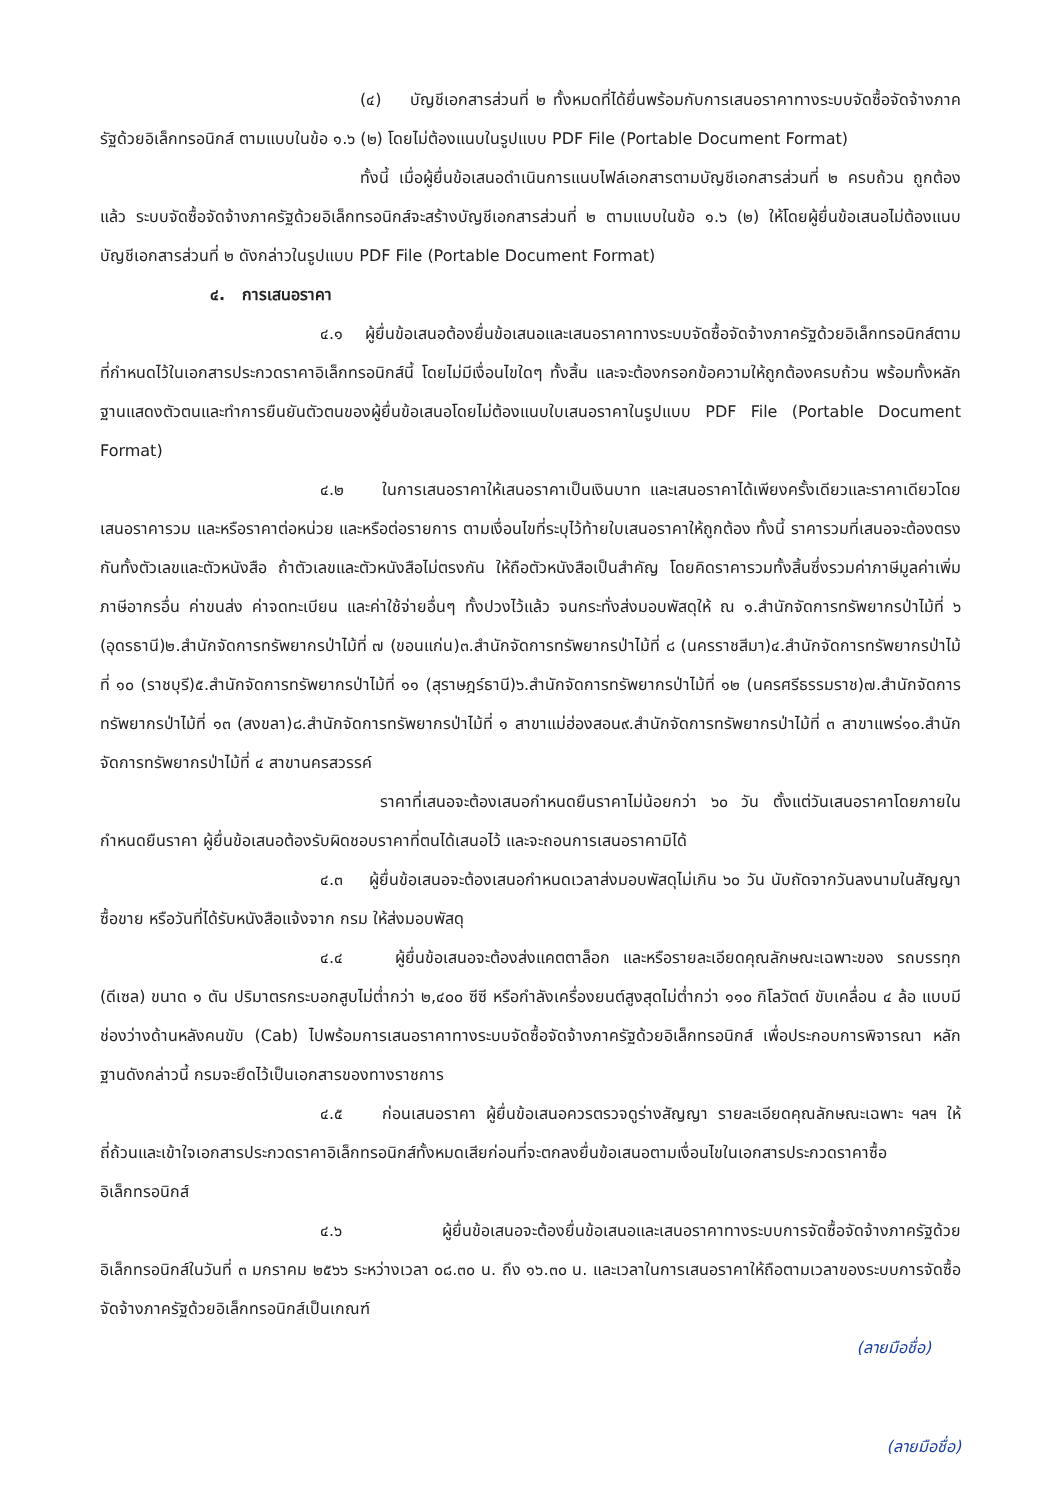(๔) บัญชีเอกสารส่วนที่ ๒ ทั้งหมดที่ได้ยื่นพร้อมกับการเสนอราคาทางระบบจัดซื้อจัดจ้างภาครัฐด้วยอิเล็กทรอนิกส์ ตามแบบในข้อ ๑.๖ (๒) โดยไม่ต้องแนบในรูปแบบ PDF File (Portable Document Format)
ทั้งนี้ เมื่อผู้ยื่นข้อเสนอดำเนินการแนบไฟล์เอกสารตามบัญชีเอกสารส่วนที่ ๒ ครบถ้วน ถูกต้องแล้ว ระบบจัดซื้อจัดจ้างภาครัฐด้วยอิเล็กทรอนิกส์จะสร้างบัญชีเอกสารส่วนที่ ๒ ตามแบบในข้อ ๑.๖ (๒) ให้โดยผู้ยื่นข้อเสนอไม่ต้องแนบบัญชีเอกสารส่วนที่ ๒ ดังกล่าวในรูปแบบ PDF File (Portable Document Format)
๔. การเสนอราคา
๔.๑ ผู้ยื่นข้อเสนอต้องยื่นข้อเสนอและเสนอราคาทางระบบจัดซื้อจัดจ้างภาครัฐด้วยอิเล็กทรอนิกส์ตามที่กำหนดไว้ในเอกสารประกวดราคาอิเล็กทรอนิกส์นี้ โดยไม่มีเงื่อนไขใดๆ ทั้งสิ้น และจะต้องกรอกข้อความให้ถูกต้องครบถ้วน พร้อมทั้งหลักฐานแสดงตัวตนและทำการยืนยันตัวตนของผู้ยื่นข้อเสนอโดยไม่ต้องแนบใบเสนอราคาในรูปแบบ PDF File (Portable Document Format)
๔.๒ ในการเสนอราคาให้เสนอราคาเป็นเงินบาท และเสนอราคาได้เพียงครั้งเดียวและราคาเดียวโดยเสนอราคารวม และหรือราคาต่อหน่วย และหรือต่อรายการ ตามเงื่อนไขที่ระบุไว้ท้ายใบเสนอราคาให้ถูกต้อง ทั้งนี้ ราคารวมที่เสนอจะต้องตรงกันทั้งตัวเลขและตัวหนังสือ ถ้าตัวเลขและตัวหนังสือไม่ตรงกัน ให้ถือตัวหนังสือเป็นสำคัญ โดยคิดราคารวมทั้งสิ้นซึ่งรวมค่าภาษีมูลค่าเพิ่ม ภาษีอากรอื่น ค่าขนส่ง ค่าจดทะเบียน และค่าใช้จ่ายอื่นๆ ทั้งปวงไว้แล้ว จนกระทั่งส่งมอบพัสดุให้ ณ ๑.สำนักจัดการทรัพยากรป่าไม้ที่ ๖ (อุดรธานี)๒.สำนักจัดการทรัพยากรป่าไม้ที่ ๗ (ขอนแก่น)๓.สำนักจัดการทรัพยากรป่าไม้ที่ ๘ (นครราชสีมา)๔.สำนักจัดการทรัพยากรป่าไม้ที่ ๑๐ (ราชบุรี)๕.สำนักจัดการทรัพยากรป่าไม้ที่ ๑๑ (สุราษฎร์ธานี)๖.สำนักจัดการทรัพยากรป่าไม้ที่ ๑๒ (นครศรีธรรมราช)๗.สำนักจัดการทรัพยากรป่าไม้ที่ ๑๓ (สงขลา)๘.สำนักจัดการทรัพยากรป่าไม้ที่ ๑ สาขาแม่ฮ่องสอน๙.สำนักจัดการทรัพยากรป่าไม้ที่ ๓ สาขาแพร่๑๐.สำนักจัดการทรัพยากรป่าไม้ที่ ๔ สาขานครสวรรค์
ราคาที่เสนอจะต้องเสนอกำหนดยืนราคาไม่น้อยกว่า ๖๐ วัน ตั้งแต่วันเสนอราคาโดยภายในกำหนดยืนราคา ผู้ยื่นข้อเสนอต้องรับผิดชอบราคาที่ตนได้เสนอไว้ และจะถอนการเสนอราคามิได้
๔.๓ ผู้ยื่นข้อเสนอจะต้องเสนอกำหนดเวลาส่งมอบพัสดุไม่เกิน ๖๐ วัน นับถัดจากวันลงนามในสัญญาซื้อขาย หรือวันที่ได้รับหนังสือแจ้งจาก กรม ให้ส่งมอบพัสดุ
๔.๔ ผู้ยื่นข้อเสนอจะต้องส่งแคตตาล็อก และหรือรายละเอียดคุณลักษณะเฉพาะของ รถบรรทุก (ดีเซล) ขนาด ๑ ตัน ปริมาตรกระบอกสูบไม่ต่ำกว่า ๒,๔๐๐ ซีซี หรือกำลังเครื่องยนต์สูงสุดไม่ต่ำกว่า ๑๑๐ กิโลวัตต์ ขับเคลื่อน ๔ ล้อ แบบมีช่องว่างด้านหลังคนขับ (Cab) ไปพร้อมการเสนอราคาทางระบบจัดซื้อจัดจ้างภาครัฐด้วยอิเล็กทรอนิกส์ เพื่อประกอบการพิจารณา หลักฐานดังกล่าวนี้ กรมจะยึดไว้เป็นเอกสารของทางราชการ
๔.๕ ก่อนเสนอราคา ผู้ยื่นข้อเสนอควรตรวจดูร่างสัญญา รายละเอียดคุณลักษณะเฉพาะ ฯลฯ ให้ถี่ถ้วนและเข้าใจเอกสารประกวดราคาอิเล็กทรอนิกส์ทั้งหมดเสียก่อนที่จะตกลงยื่นข้อเสนอตามเงื่อนไขในเอกสารประกวดราคาซื้ออิเล็กทรอนิกส์
๔.๖ ผู้ยื่นข้อเสนอจะต้องยื่นข้อเสนอและเสนอราคาทางระบบการจัดซื้อจัดจ้างภาครัฐด้วยอิเล็กทรอนิกส์ในวันที่ ๓ มกราคม ๒๕๖๖ ระหว่างเวลา ๐๘.๓๐ น. ถึง ๑๖.๓๐ น. และเวลาในการเสนอราคาให้ถือตามเวลาของระบบการจัดซื้อจัดจ้างภาครัฐด้วยอิเล็กทรอนิกส์เป็นเกณฑ์
(ลายมือชื่อ)
(ลายมือชื่อ)